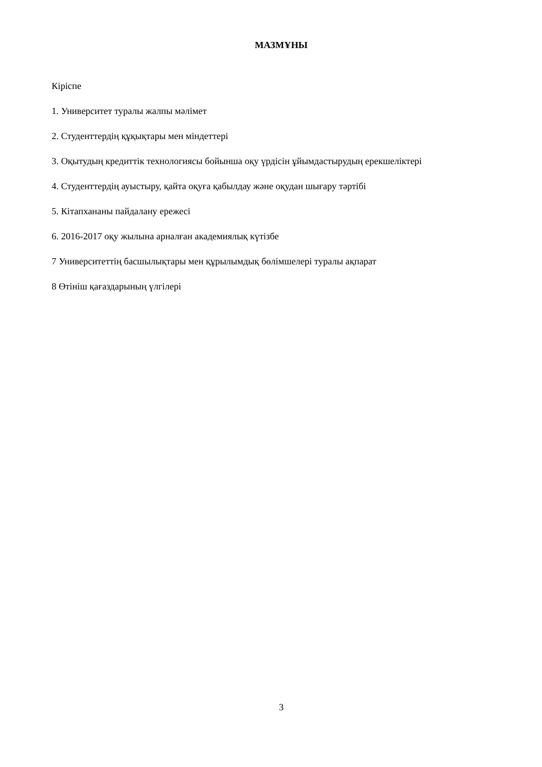МАЗМҰНЫ
Кіріспе
1. Университет туралы жалпы мәлімет
2. Студенттердің құқықтары мен міндеттері
3. Оқытудың кредиттік технологиясы бойынша оқу үрдісін ұйымдастырудың ерекшеліктері
4. Студенттердің ауыстыру, қайта оқуға қабылдау және оқудан шығару тәртібі
5. Кітапхананы пайдалану ережесі
6. 2016-2017 оқу жылына арналған академиялық күтізбе
7 Университеттің басшылықтары мен құрылымдық бөлімшелері туралы ақпарат
8 Өтініш қағаздарының үлгілері
3